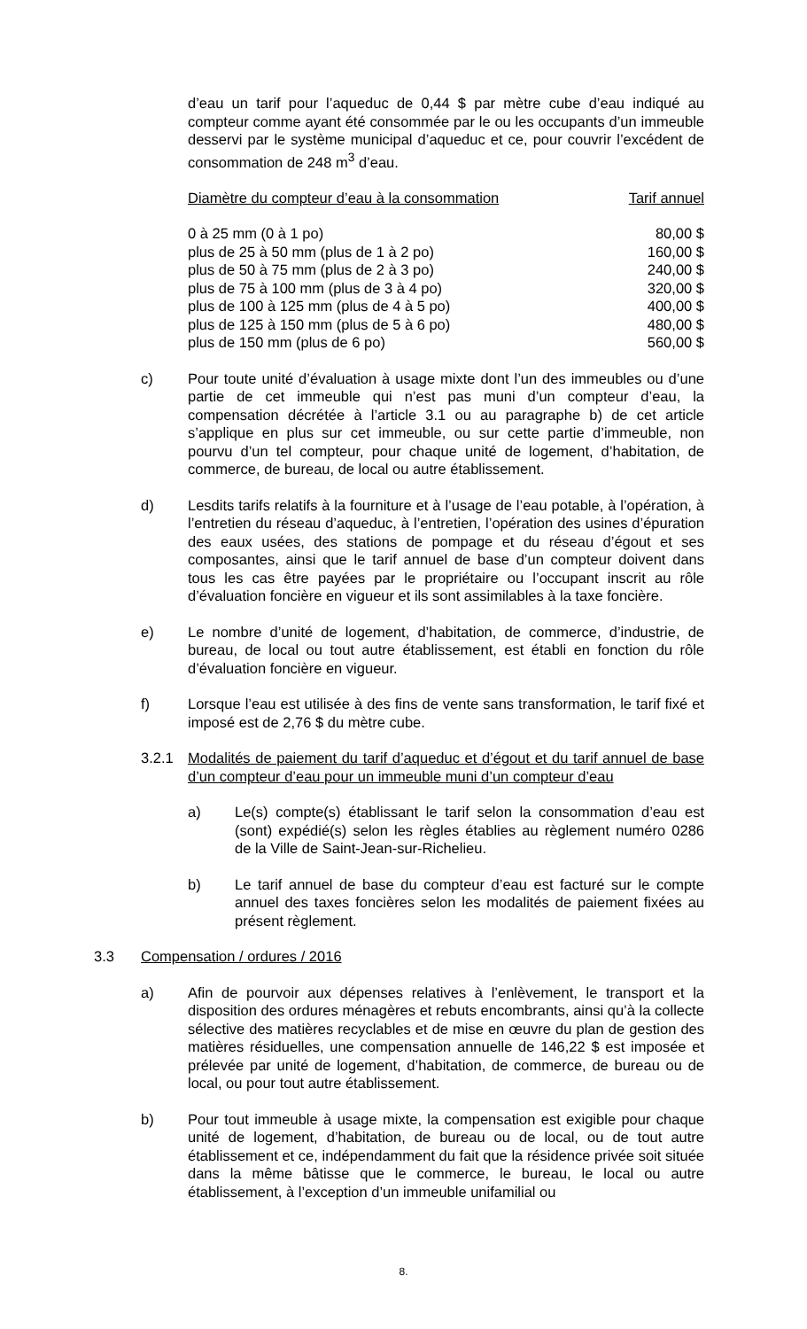d’eau un tarif pour l’aqueduc de 0,44 $ par mètre cube d’eau indiqué au compteur comme ayant été consommée par le ou les occupants d’un immeuble desservi par le système municipal d’aqueduc et ce, pour couvrir l’excédent de consommation de 248 m<sup>3</sup> d’eau.
| Diamètre du compteur d’eau à la consommation | Tarif annuel |
| --- | --- |
| 0 à 25 mm (0 à 1 po) | 80,00 $ |
| plus de 25 à 50 mm (plus de 1 à 2 po) | 160,00 $ |
| plus de 50 à 75 mm (plus de 2 à 3 po) | 240,00 $ |
| plus de 75 à 100 mm (plus de 3 à 4 po) | 320,00 $ |
| plus de 100 à 125 mm (plus de 4 à 5 po) | 400,00 $ |
| plus de 125 à 150 mm (plus de 5 à 6 po) | 480,00 $ |
| plus de 150 mm (plus de 6 po) | 560,00 $ |
c) Pour toute unité d’évaluation à usage mixte dont l’un des immeubles ou d’une partie de cet immeuble qui n’est pas muni d’un compteur d’eau, la compensation décrétée à l’article 3.1 ou au paragraphe b) de cet article s’applique en plus sur cet immeuble, ou sur cette partie d’immeuble, non pourvu d’un tel compteur, pour chaque unité de logement, d’habitation, de commerce, de bureau, de local ou autre établissement.
d) Lesdits tarifs relatifs à la fourniture et à l’usage de l’eau potable, à l’opération, à l’entretien du réseau d’aqueduc, à l’entretien, l’opération des usines d’épuration des eaux usées, des stations de pompage et du réseau d’égout et ses composantes, ainsi que le tarif annuel de base d’un compteur doivent dans tous les cas être payées par le propriétaire ou l’occupant inscrit au rôle d’évaluation foncière en vigueur et ils sont assimilables à la taxe foncière.
e) Le nombre d’unité de logement, d’habitation, de commerce, d’industrie, de bureau, de local ou tout autre établissement, est établi en fonction du rôle d’évaluation foncière en vigueur.
f) Lorsque l’eau est utilisée à des fins de vente sans transformation, le tarif fixé et imposé est de 2,76 $ du mètre cube.
3.2.1 Modalités de paiement du tarif d’aqueduc et d’égout et du tarif annuel de base d’un compteur d’eau pour un immeuble muni d’un compteur d’eau
a) Le(s) compte(s) établissant le tarif selon la consommation d’eau est (sont) expédié(s) selon les règles établies au règlement numéro 0286 de la Ville de Saint-Jean-sur-Richelieu.
b) Le tarif annuel de base du compteur d’eau est facturé sur le compte annuel des taxes foncières selon les modalités de paiement fixées au présent règlement.
3.3 Compensation / ordures / 2016
a) Afin de pourvoir aux dépenses relatives à l’enlèvement, le transport et la disposition des ordures ménagères et rebuts encombrants, ainsi qu’à la collecte sélective des matières recyclables et de mise en œuvre du plan de gestion des matières résiduelles, une compensation annuelle de 146,22 $ est imposée et prélevée par unité de logement, d’habitation, de commerce, de bureau ou de local, ou pour tout autre établissement.
b) Pour tout immeuble à usage mixte, la compensation est exigible pour chaque unité de logement, d’habitation, de bureau ou de local, ou de tout autre établissement et ce, indépendamment du fait que la résidence privée soit située dans la même bâtisse que le commerce, le bureau, le local ou autre établissement, à l’exception d’un immeuble unifamilial ou
8.